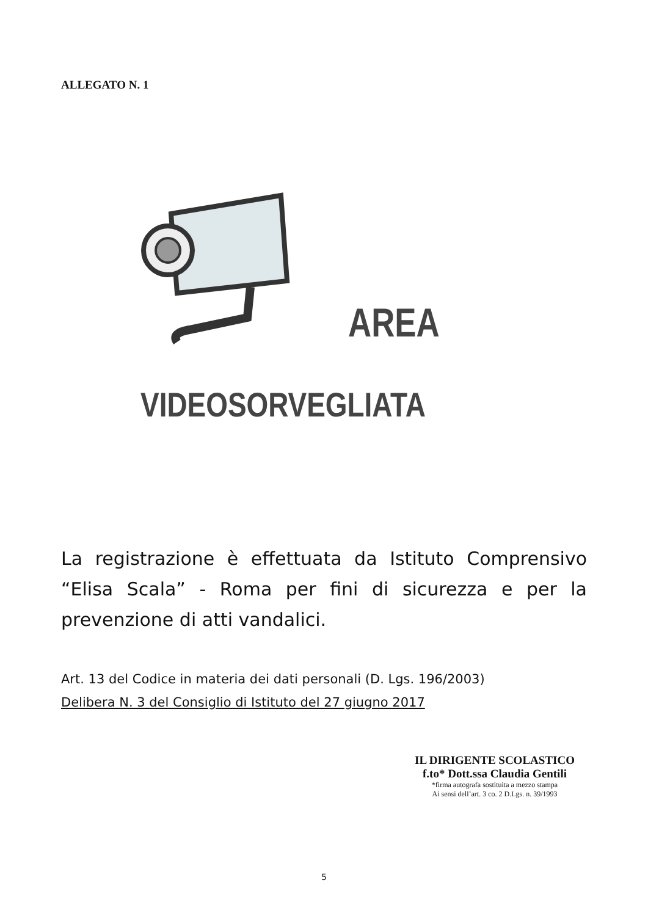ALLEGATO N. 1
AREA
VIDEOSORVEGLIATA
La registrazione è effettuata da Istituto Comprensivo “Elisa Scala” - Roma per fini di sicurezza e per la prevenzione di atti vandalici.
Art. 13 del Codice in materia dei dati personali (D. Lgs. 196/2003)
Delibera N. 3 del Consiglio di Istituto del 27 giugno 2017
IL DIRIGENTE SCOLASTICO
f.to* Dott.ssa Claudia Gentili
*firma autografa sostituita a mezzo stampa
Ai sensi dell’art. 3 co. 2 D.Lgs. n. 39/1993
5